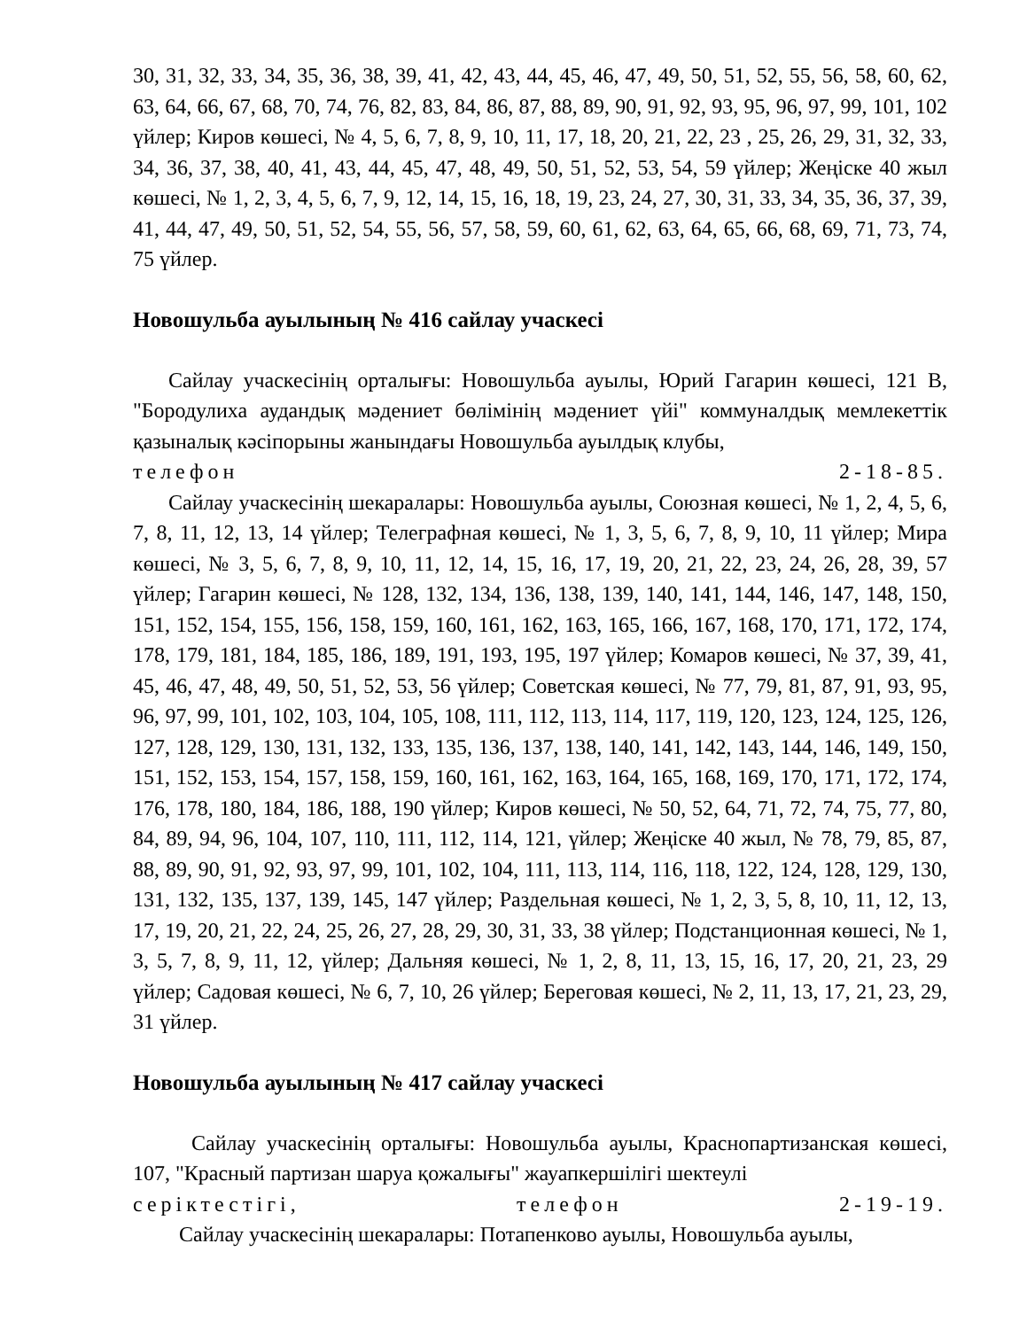30, 31, 32, 33, 34, 35, 36, 38, 39, 41, 42, 43, 44, 45, 46, 47, 49, 50, 51, 52, 55, 56, 58, 60, 62, 63, 64, 66, 67, 68, 70, 74, 76, 82, 83, 84, 86, 87, 88, 89, 90, 91, 92, 93, 95, 96, 97, 99, 101, 102 үйлер; Киров көшесі, № 4, 5, 6, 7, 8, 9, 10, 11, 17, 18, 20, 21, 22, 23 , 25, 26, 29, 31, 32, 33, 34, 36, 37, 38, 40, 41, 43, 44, 45, 47, 48, 49, 50, 51, 52, 53, 54, 59 үйлер; Жеңіске 40 жыл көшесі, № 1, 2, 3, 4, 5, 6, 7, 9, 12, 14, 15, 16, 18, 19, 23, 24, 27, 30, 31, 33, 34, 35, 36, 37, 39, 41, 44, 47, 49, 50, 51, 52, 54, 55, 56, 57, 58, 59, 60, 61, 62, 63, 64, 65, 66, 68, 69, 71, 73, 74, 75 үйлер.
Новошульба ауылының № 416 сайлау учаскесі
Сайлау учаскесінің орталығы: Новошульба ауылы, Юрий Гагарин көшесі, 121 В, "Бородулиха аудандық мәдениет бөлімінің мәдениет үйі" коммуналдық мемлекеттік қазыналық кәсіпорыны жанындағы Новошульба ауылдық клубы,
телефон 2-18-85.
Сайлау учаскесінің шекаралары: Новошульба ауылы, Союзная көшесі, № 1, 2, 4, 5, 6, 7, 8, 11, 12, 13, 14 үйлер; Телеграфная көшесі, № 1, 3, 5, 6, 7, 8, 9, 10, 11 үйлер; Мира көшесі, № 3, 5, 6, 7, 8, 9, 10, 11, 12, 14, 15, 16, 17, 19, 20, 21, 22, 23, 24, 26, 28, 39, 57 үйлер; Гагарин көшесі, № 128, 132, 134, 136, 138, 139, 140, 141, 144, 146, 147, 148, 150, 151, 152, 154, 155, 156, 158, 159, 160, 161, 162, 163, 165, 166, 167, 168, 170, 171, 172, 174, 178, 179, 181, 184, 185, 186, 189, 191, 193, 195, 197 үйлер; Комаров көшесі, № 37, 39, 41, 45, 46, 47, 48, 49, 50, 51, 52, 53, 56 үйлер; Советская көшесі, № 77, 79, 81, 87, 91, 93, 95, 96, 97, 99, 101, 102, 103, 104, 105, 108, 111, 112, 113, 114, 117, 119, 120, 123, 124, 125, 126, 127, 128, 129, 130, 131, 132, 133, 135, 136, 137, 138, 140, 141, 142, 143, 144, 146, 149, 150, 151, 152, 153, 154, 157, 158, 159, 160, 161, 162, 163, 164, 165, 168, 169, 170, 171, 172, 174, 176, 178, 180, 184, 186, 188, 190 үйлер; Киров көшесі, № 50, 52, 64, 71, 72, 74, 75, 77, 80, 84, 89, 94, 96, 104, 107, 110, 111, 112, 114, 121, үйлер; Жеңіске 40 жыл, № 78, 79, 85, 87, 88, 89, 90, 91, 92, 93, 97, 99, 101, 102, 104, 111, 113, 114, 116, 118, 122, 124, 128, 129, 130, 131, 132, 135, 137, 139, 145, 147 үйлер; Раздельная көшесі, № 1, 2, 3, 5, 8, 10, 11, 12, 13, 17, 19, 20, 21, 22, 24, 25, 26, 27, 28, 29, 30, 31, 33, 38 үйлер; Подстанционная көшесі, № 1, 3, 5, 7, 8, 9, 11, 12, үйлер; Дальняя көшесі, № 1, 2, 8, 11, 13, 15, 16, 17, 20, 21, 23, 29 үйлер; Садовая көшесі, № 6, 7, 10, 26 үйлер; Береговая көшесі, № 2, 11, 13, 17, 21, 23, 29, 31 үйлер.
Новошульба ауылының № 417 сайлау учаскесі
Сайлау учаскесінің орталығы: Новошульба ауылы, Краснопартизанская көшесі, 107, "Красный партизан шаруа қожалығы" жауапкершілігі шектеулі
серіктестігі, телефон 2-19-19.
Сайлау учаскесінің шекаралары: Потапенково ауылы, Новошульба ауылы,